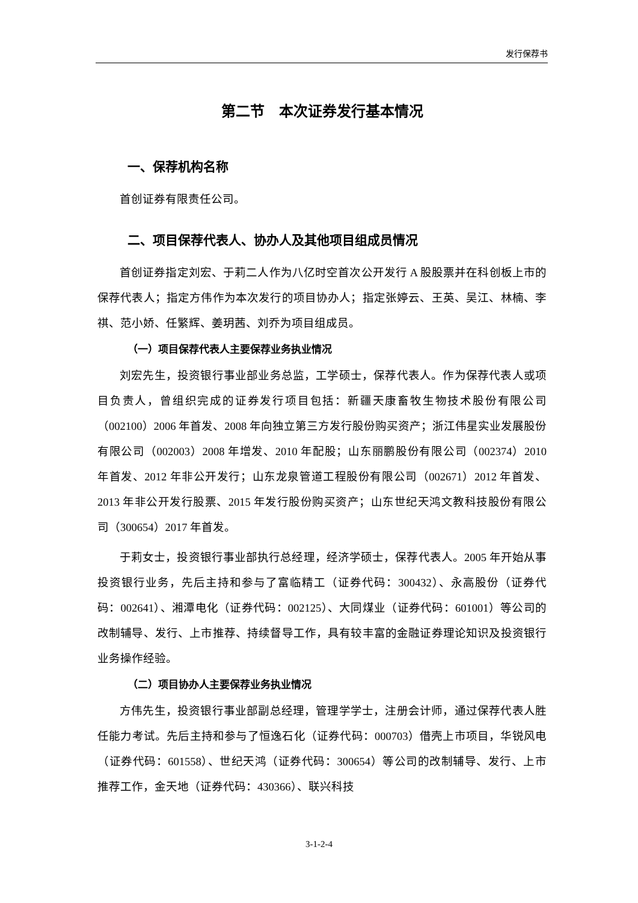发行保荐书
第二节　本次证券发行基本情况
一、保荐机构名称
首创证券有限责任公司。
二、项目保荐代表人、协办人及其他项目组成员情况
首创证券指定刘宏、于莉二人作为八亿时空首次公开发行 A 股股票并在科创板上市的保荐代表人；指定方伟作为本次发行的项目协办人；指定张婷云、王英、吴江、林楠、李祺、范小娇、任繁辉、姜玥茜、刘乔为项目组成员。
（一）项目保荐代表人主要保荐业务执业情况
刘宏先生，投资银行事业部业务总监，工学硕士，保荐代表人。作为保荐代表人或项目负责人，曾组织完成的证券发行项目包括：新疆天康畜牧生物技术股份有限公司（002100）2006 年首发、2008 年向独立第三方发行股份购买资产；浙江伟星实业发展股份有限公司（002003）2008 年增发、2010 年配股；山东丽鹏股份有限公司（002374）2010 年首发、2012 年非公开发行；山东龙泉管道工程股份有限公司（002671）2012 年首发、2013 年非公开发行股票、2015 年发行股份购买资产；山东世纪天鸿文教科技股份有限公司（300654）2017 年首发。
于莉女士，投资银行事业部执行总经理，经济学硕士，保荐代表人。2005 年开始从事投资银行业务，先后主持和参与了富临精工（证券代码：300432）、永高股份（证券代码：002641）、湘潭电化（证券代码：002125）、大同煤业（证券代码：601001）等公司的改制辅导、发行、上市推荐、持续督导工作，具有较丰富的金融证券理论知识及投资银行业务操作经验。
（二）项目协办人主要保荐业务执业情况
方伟先生，投资银行事业部副总经理，管理学学士，注册会计师，通过保荐代表人胜任能力考试。先后主持和参与了恒逸石化（证券代码：000703）借壳上市项目，华锐风电（证券代码：601558）、世纪天鸿（证券代码：300654）等公司的改制辅导、发行、上市推荐工作，金天地（证券代码：430366）、联兴科技
3-1-2-4